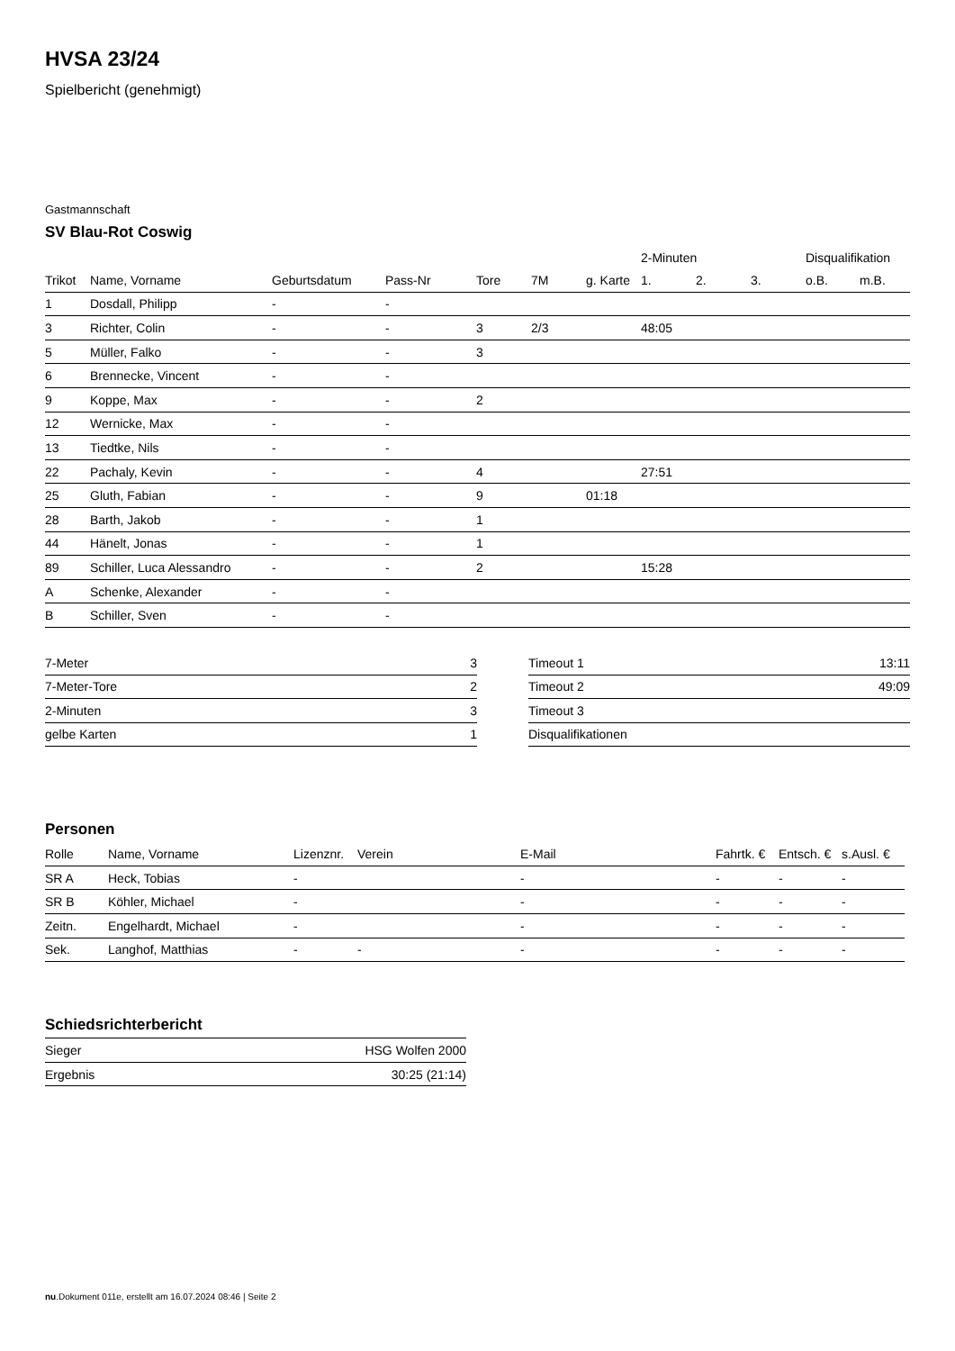HVSA 23/24
Spielbericht (genehmigt)
Gastmannschaft
SV Blau-Rot Coswig
| | | | | | | | 2-Minuten | | | Disqualifikation | |
| --- | --- | --- | --- | --- | --- | --- | --- | --- | --- | --- | --- |
| Trikot | Name, Vorname | Geburtsdatum | Pass-Nr | Tore | 7M | g. Karte | 1. | 2. | 3. | o.B. | m.B. |
| 1 | Dosdall, Philipp | - | - | | | | | | | | |
| 3 | Richter, Colin | - | - | 3 | 2/3 | | 48:05 | | | | |
| 5 | Müller, Falko | - | - | 3 | | | | | | | |
| 6 | Brennecke, Vincent | - | - | | | | | | | | |
| 9 | Koppe, Max | - | - | 2 | | | | | | | |
| 12 | Wernicke, Max | - | - | | | | | | | | |
| 13 | Tiedtke, Nils | - | - | | | | | | | | |
| 22 | Pachaly, Kevin | - | - | 4 | | | 27:51 | | | | |
| 25 | Gluth, Fabian | - | - | 9 | | 01:18 | | | | | |
| 28 | Barth, Jakob | - | - | 1 | | | | | | | |
| 44 | Hänelt, Jonas | - | - | 1 | | | | | | | |
| 89 | Schiller, Luca Alessandro | - | - | 2 | | | 15:28 | | | | |
| A | Schenke, Alexander | - | - | | | | | | | | |
| B | Schiller, Sven | - | - | | | | | | | | |
| 7-Meter | 3 |
| 7-Meter-Tore | 2 |
| 2-Minuten | 3 |
| gelbe Karten | 1 |
| Timeout 1 | 13:11 |
| Timeout 2 | 49:09 |
| Timeout 3 | |
| Disqualifikationen | |
Personen
| Rolle | Name, Vorname | Lizenznr. | Verein | E-Mail | Fahrtk. € | Entsch. € | s.Ausl. € |
| --- | --- | --- | --- | --- | --- | --- | --- |
| SR A | Heck, Tobias | - | | - | - | - | - |
| SR B | Köhler, Michael | - | | - | - | - | - |
| Zeitn. | Engelhardt, Michael | - | | - | - | - | - |
| Sek. | Langhof, Matthias | - | - | - | - | - | - |
Schiedsrichterbericht
| Sieger | HSG Wolfen 2000 |
| Ergebnis | 30:25 (21:14) |
nu.Dokument 011e, erstellt am 16.07.2024 08:46 | Seite 2